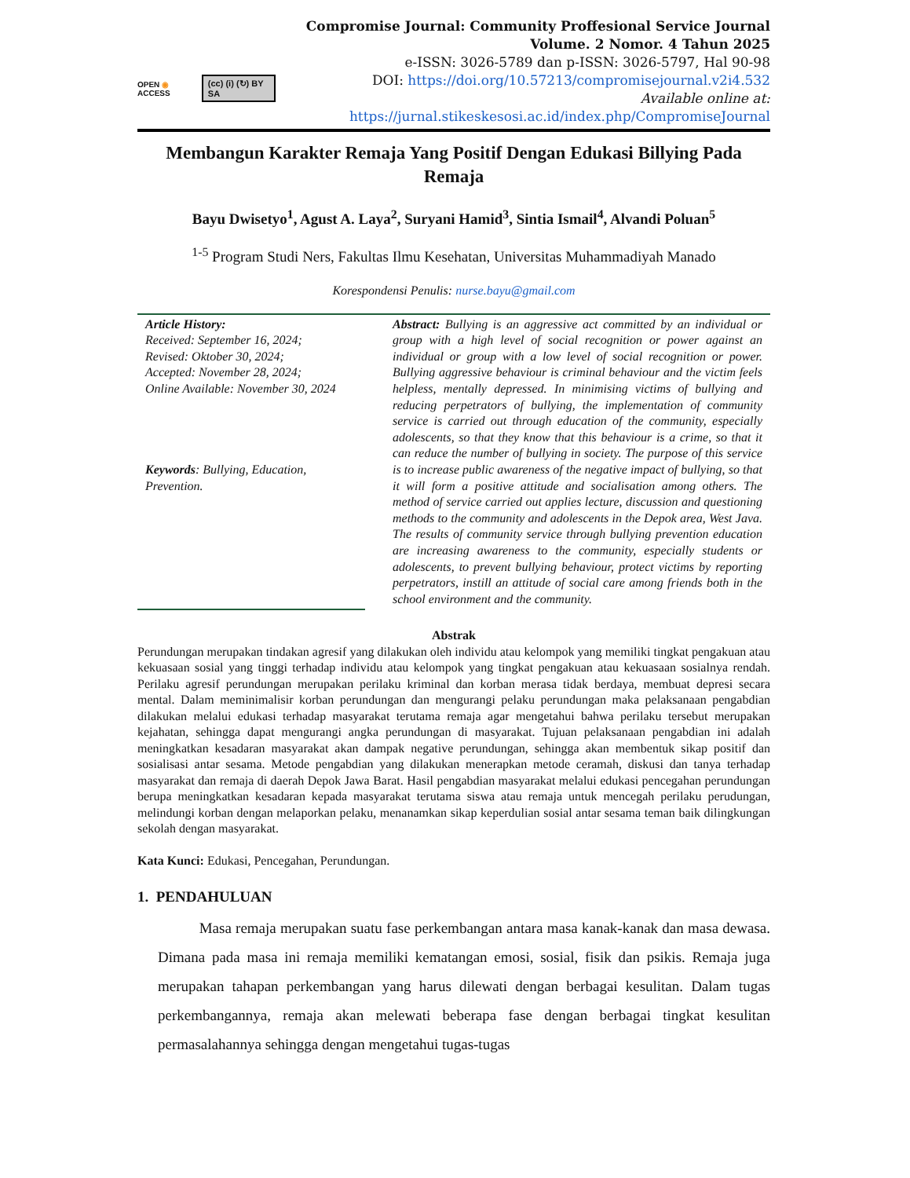OPEN ◉ ACCESS (cc) (i) (↻) BY SA
Compromise Journal: Community Proffesional Service Journal
Volume. 2 Nomor. 4 Tahun 2025
e-ISSN: 3026-5789 dan p-ISSN: 3026-5797, Hal 90-98
DOI: https://doi.org/10.57213/compromisejournal.v2i4.532
Available online at: https://jurnal.stikeskesosi.ac.id/index.php/CompromiseJournal
Membangun Karakter Remaja Yang Positif Dengan Edukasi Billying Pada Remaja
Bayu Dwisetyo<sup>1</sup>, Agust A. Laya<sup>2</sup>, Suryani Hamid<sup>3</sup>, Sintia Ismail<sup>4</sup>, Alvandi Poluan<sup>5</sup>
<sup>1-5</sup> Program Studi Ners, Fakultas Ilmu Kesehatan, Universitas Muhammadiyah Manado
Korespondensi Penulis: nurse.bayu@gmail.com
Article History:
Received: September 16, 2024;
Revised: Oktober 30, 2024;
Accepted: November 28, 2024;
Online Available: November 30, 2024
Keywords: Bullying, Education, Prevention.
Abstract: Bullying is an aggressive act committed by an individual or group with a high level of social recognition or power against an individual or group with a low level of social recognition or power. Bullying aggressive behaviour is criminal behaviour and the victim feels helpless, mentally depressed. In minimising victims of bullying and reducing perpetrators of bullying, the implementation of community service is carried out through education of the community, especially adolescents, so that they know that this behaviour is a crime, so that it can reduce the number of bullying in society. The purpose of this service is to increase public awareness of the negative impact of bullying, so that it will form a positive attitude and socialisation among others. The method of service carried out applies lecture, discussion and questioning methods to the community and adolescents in the Depok area, West Java. The results of community service through bullying prevention education are increasing awareness to the community, especially students or adolescents, to prevent bullying behaviour, protect victims by reporting perpetrators, instill an attitude of social care among friends both in the school environment and the community.
Abstrak
Perundungan merupakan tindakan agresif yang dilakukan oleh individu atau kelompok yang memiliki tingkat pengakuan atau kekuasaan sosial yang tinggi terhadap individu atau kelompok yang tingkat pengakuan atau kekuasaan sosialnya rendah. Perilaku agresif perundungan merupakan perilaku kriminal dan korban merasa tidak berdaya, membuat depresi secara mental. Dalam meminimalisir korban perundungan dan mengurangi pelaku perundungan maka pelaksanaan pengabdian dilakukan melalui edukasi terhadap masyarakat terutama remaja agar mengetahui bahwa perilaku tersebut merupakan kejahatan, sehingga dapat mengurangi angka perundungan di masyarakat. Tujuan pelaksanaan pengabdian ini adalah meningkatkan kesadaran masyarakat akan dampak negative perundungan, sehingga akan membentuk sikap positif dan sosialisasi antar sesama. Metode pengabdian yang dilakukan menerapkan metode ceramah, diskusi dan tanya terhadap masyarakat dan remaja di daerah Depok Jawa Barat. Hasil pengabdian masyarakat melalui edukasi pencegahan perundungan berupa meningkatkan kesadaran kepada masyarakat terutama siswa atau remaja untuk mencegah perilaku perudungan, melindungi korban dengan melaporkan pelaku, menanamkan sikap keperdulian sosial antar sesama teman baik dilingkungan sekolah dengan masyarakat.
Kata Kunci: Edukasi, Pencegahan, Perundungan.
1. PENDAHULUAN
Masa remaja merupakan suatu fase perkembangan antara masa kanak-kanak dan masa dewasa. Dimana pada masa ini remaja memiliki kematangan emosi, sosial, fisik dan psikis. Remaja juga merupakan tahapan perkembangan yang harus dilewati dengan berbagai kesulitan. Dalam tugas perkembangannya, remaja akan melewati beberapa fase dengan berbagai tingkat kesulitan permasalahannya sehingga dengan mengetahui tugas-tugas